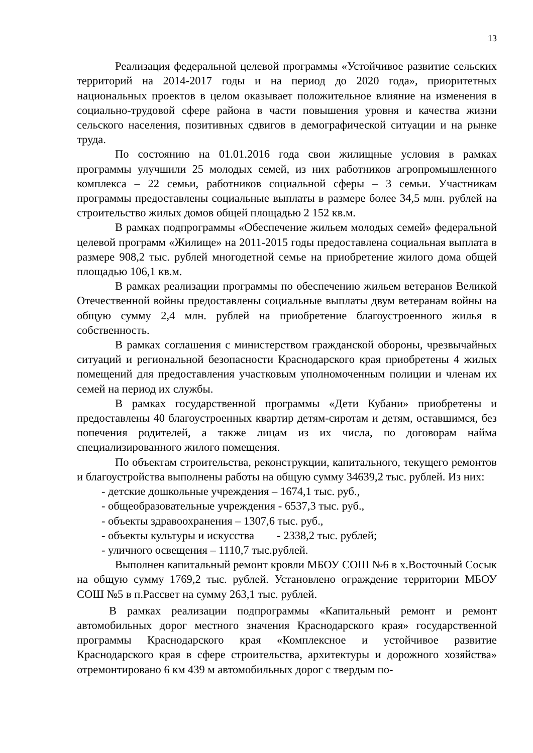13
Реализация федеральной целевой программы «Устойчивое развитие сельских территорий на 2014-2017 годы и на период до 2020 года», приоритетных национальных проектов в целом оказывает положительное влияние на изменения в социально-трудовой сфере района в части повышения уровня и качества жизни сельского населения, позитивных сдвигов в демографической ситуации и на рынке труда.
По состоянию на 01.01.2016 года свои жилищные условия в рамках программы улучшили 25 молодых семей, из них работников агропромышленного комплекса – 22 семьи, работников социальной сферы – 3 семьи. Участникам программы предоставлены социальные выплаты в размере более 34,5 млн. рублей на строительство жилых домов общей площадью 2 152 кв.м.
В рамках подпрограммы «Обеспечение жильем молодых семей» федеральной целевой программ «Жилище» на 2011-2015 годы предоставлена социальная выплата в размере 908,2 тыс. рублей многодетной семье на приобретение жилого дома общей площадью 106,1 кв.м.
В рамках реализации программы по обеспечению жильем ветеранов Великой Отечественной войны предоставлены социальные выплаты двум ветеранам войны на общую сумму 2,4 млн. рублей на приобретение благоустроенного жилья в собственность.
В рамках соглашения с министерством гражданской обороны, чрезвычайных ситуаций и региональной безопасности Краснодарского края приобретены 4 жилых помещений для предоставления участковым уполномоченным полиции и членам их семей на период их службы.
В рамках государственной программы «Дети Кубани» приобретены и предоставлены 40 благоустроенных квартир детям-сиротам и детям, оставшимся, без попечения родителей, а также лицам из их числа, по договорам найма специализированного жилого помещения.
По объектам строительства, реконструкции, капитального, текущего ремонтов и благоустройства выполнены работы на общую сумму 34639,2 тыс. рублей. Из них:
- детские дошкольные учреждения – 1674,1 тыс. руб.,
- общеобразовательные учреждения - 6537,3 тыс. руб.,
- объекты здравоохранения – 1307,6 тыс. руб.,
- объекты культуры и искусства - 2338,2 тыс. рублей;
- уличного освещения – 1110,7 тыс.рублей.
Выполнен капитальный ремонт кровли МБОУ СОШ №6 в х.Восточный Сосык на общую сумму 1769,2 тыс. рублей. Установлено ограждение территории МБОУ СОШ №5 в п.Рассвет на сумму 263,1 тыс. рублей.
В рамках реализации подпрограммы «Капитальный ремонт и ремонт автомобильных дорог местного значения Краснодарского края» государственной программы Краснодарского края «Комплексное и устойчивое развитие Краснодарского края в сфере строительства, архитектуры и дорожного хозяйства» отремонтировано 6 км 439 м автомобильных дорог с твердым по-